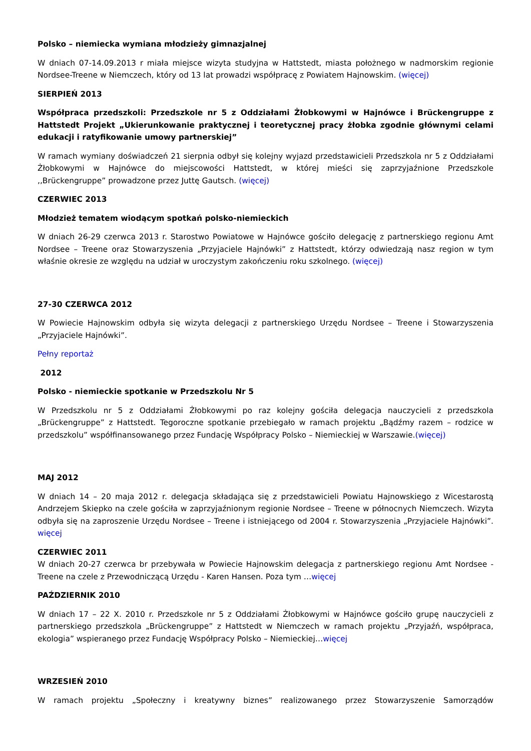Polsko – niemiecka wymiana młodzieży gimnazjalnej
W dniach 07-14.09.2013 r miała miejsce wizyta studyjna w Hattstedt, miasta położnego w nadmorskim regionie Nordsee-Treene w Niemczech, który od 13 lat prowadzi współpracę z Powiatem Hajnowskim. (więcej)
SIERPIEŃ 2013
Współpraca przedszkoli: Przedszkole nr 5 z Oddziałami Żłobkowymi w Hajnówce i Brückengruppe z Hattstedt Projekt „Ukierunkowanie praktycznej i teoretycznej pracy żłobka zgodnie głównymi celami edukacji i ratyfikowanie umowy partnerskiej”
W ramach wymiany doświadczeń 21 sierpnia odbył się kolejny wyjazd przedstawicieli Przedszkola nr 5 z Oddziałami Żłobkowymi w Hajnówce do miejscowości Hattstedt, w której mieści się zaprzyjaźnione Przedszkole ,,Brückengruppe” prowadzone przez Juttę Gautsch. (więcej)
CZERWIEC 2013
Młodzież tematem wiodącym spotkań polsko-niemieckich
W dniach 26-29 czerwca 2013 r. Starostwo Powiatowe w Hajnówce gościło delegację z partnerskiego regionu Amt Nordsee – Treene oraz Stowarzyszenia „Przyjaciele Hajnówki” z Hattstedt, którzy odwiedzają nasz region w tym właśnie okresie ze względu na udział w uroczystym zakończeniu roku szkolnego. (więcej)
27-30 CZERWCA 2012
W Powiecie Hajnowskim odbyła się wizyta delegacji z partnerskiego Urzędu Nordsee – Treene i Stowarzyszenia „Przyjaciele Hajnówki”.
Pełny reportaż
2012
Polsko - niemieckie spotkanie w Przedszkolu Nr 5
W Przedszkolu nr 5 z Oddziałami Żłobkowymi po raz kolejny gościła delegacja nauczycieli z przedszkola „Brückengruppe” z Hattstedt. Tegoroczne spotkanie przebiegało w ramach projektu „Bądźmy razem – rodzice w przedszkolu” współfinansowanego przez Fundację Współpracy Polsko – Niemieckiej w Warszawie.(więcej)
MAJ 2012
W dniach 14 – 20 maja 2012 r. delegacja składająca się z przedstawicieli Powiatu Hajnowskiego z Wicestarostą Andrzejem Skiepko na czele gościła w zaprzyjaźnionym regionie Nordsee – Treene w północnych Niemczech. Wizyta odbyła się na zaproszenie Urzędu Nordsee – Treene i istniejącego od 2004 r. Stowarzyszenia „Przyjaciele Hajnówki”. więcej
CZERWIEC 2011
W dniach 20-27 czerwca br przebywała w Powiecie Hajnowskim delegacja z partnerskiego regionu Amt Nordsee - Treene na czele z Przewodniczącą Urzędu - Karen Hansen. Poza tym …więcej
PAŹDZIERNIK 2010
W dniach 17 – 22 X. 2010 r. Przedszkole nr 5 z Oddziałami Żłobkowymi w Hajnówce gościło grupę nauczycieli z partnerskiego przedszkola „Brückengruppe” z Hattstedt w Niemczech w ramach projektu „Przyjaźń, współpraca, ekologia” wspieranego przez Fundację Współpracy Polsko – Niemieckiej…więcej
WRZESIEŃ 2010
W ramach projektu „Społeczny i kreatywny biznes” realizowanego przez Stowarzyszenie Samorządów